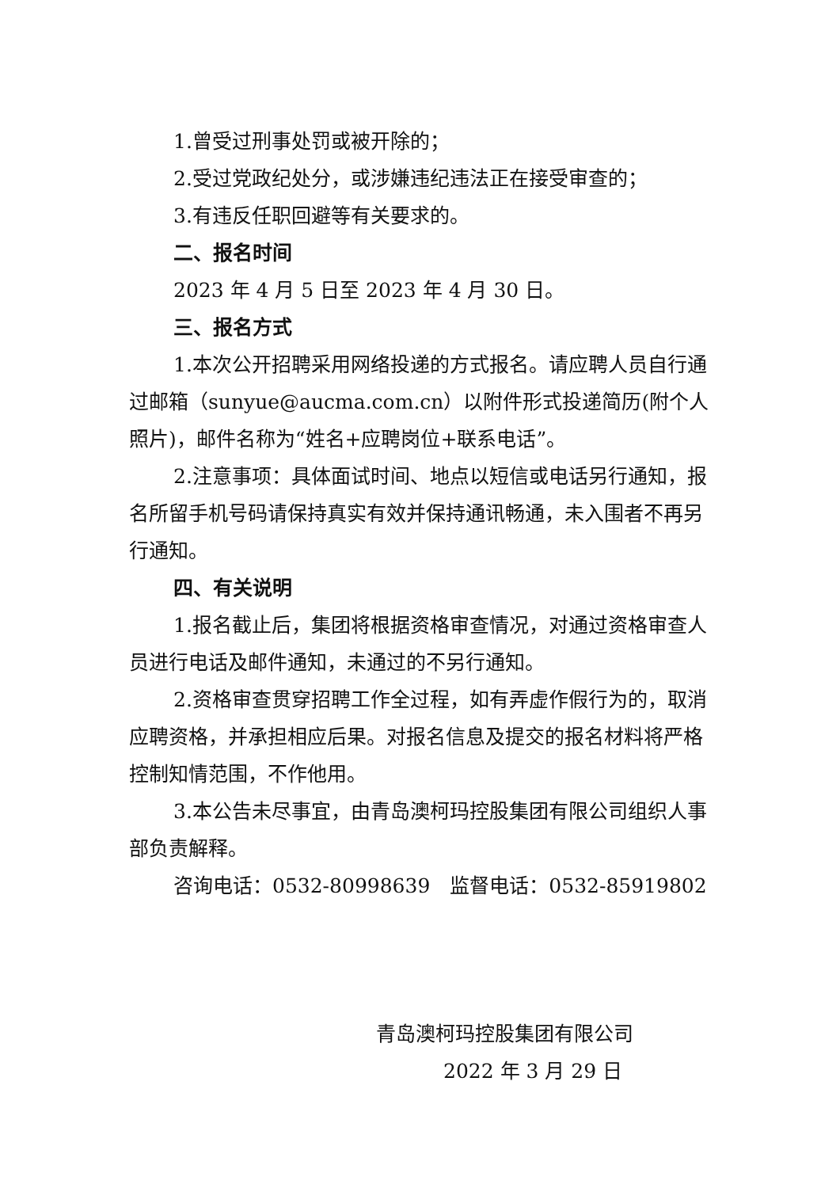1.曾受过刑事处罚或被开除的；
2.受过党政纪处分，或涉嫌违纪违法正在接受审查的；
3.有违反任职回避等有关要求的。
二、报名时间
2023 年 4 月 5 日至 2023 年 4 月 30 日。
三、报名方式
1.本次公开招聘采用网络投递的方式报名。请应聘人员自行通过邮箱（sunyue@aucma.com.cn）以附件形式投递简历(附个人照片)，邮件名称为“姓名+应聘岗位+联系电话”。
2.注意事项：具体面试时间、地点以短信或电话另行通知，报名所留手机号码请保持真实有效并保持通讯畅通，未入围者不再另行通知。
四、有关说明
1.报名截止后，集团将根据资格审查情况，对通过资格审查人员进行电话及邮件通知，未通过的不另行通知。
2.资格审查贯穿招聘工作全过程，如有弄虚作假行为的，取消应聘资格，并承担相应后果。对报名信息及提交的报名材料将严格控制知情范围，不作他用。
3.本公告未尽事宜，由青岛澳柯玛控股集团有限公司组织人事部负责解释。
咨询电话：0532-80998639　监督电话：0532-85919802
青岛澳柯玛控股集团有限公司
2022 年 3 月 29 日